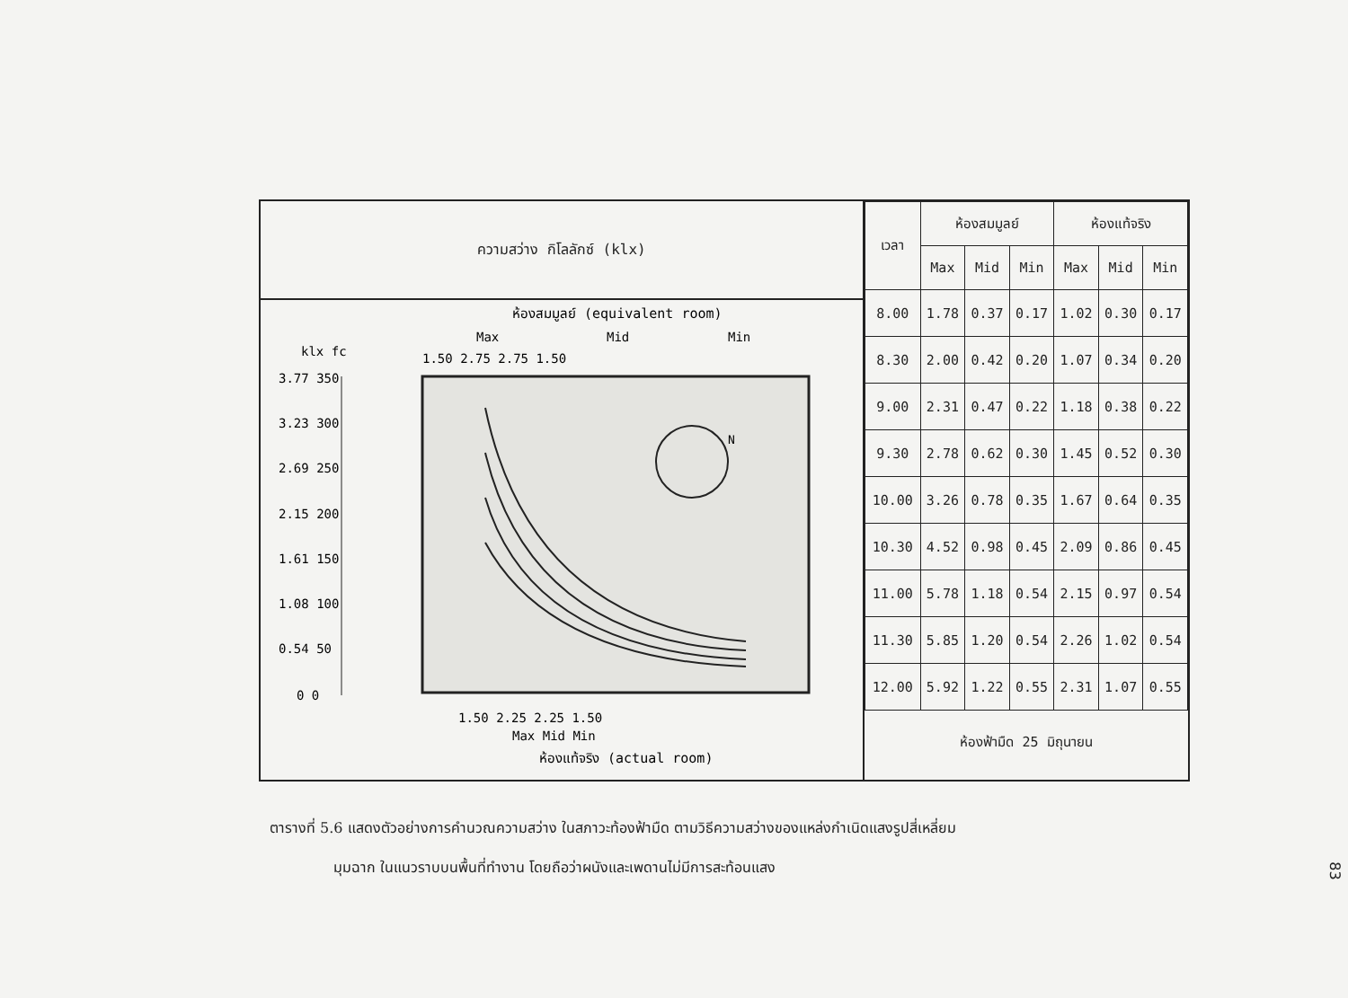ความสว่าง กิโลลักซ์ (klx)
ห้องสมมูลย์ (equivalent room)
Max
Mid
Min
1.50 2.75 2.75 1.50
klx fc
3.77 350
3.23 300
2.69 250
2.15 200
1.61 150
1.08 100
0.54 50
0 0
N
1.50 2.25 2.25 1.50
Max Mid Min
ห้องแท้จริง (actual room)
| เวลา | ห้องสมมูลย์ | | | ห้องแท้จริง | | |
| --- | --- | --- | --- | --- | --- | --- |
| | Max | Mid | Min | Max | Mid | Min |
| 8.00 | 1.78 | 0.37 | 0.17 | 1.02 | 0.30 | 0.17 |
| 8.30 | 2.00 | 0.42 | 0.20 | 1.07 | 0.34 | 0.20 |
| 9.00 | 2.31 | 0.47 | 0.22 | 1.18 | 0.38 | 0.22 |
| 9.30 | 2.78 | 0.62 | 0.30 | 1.45 | 0.52 | 0.30 |
| 10.00 | 3.26 | 0.78 | 0.35 | 1.67 | 0.64 | 0.35 |
| 10.30 | 4.52 | 0.98 | 0.45 | 2.09 | 0.86 | 0.45 |
| 11.00 | 5.78 | 1.18 | 0.54 | 2.15 | 0.97 | 0.54 |
| 11.30 | 5.85 | 1.20 | 0.54 | 2.26 | 1.02 | 0.54 |
| 12.00 | 5.92 | 1.22 | 0.55 | 2.31 | 1.07 | 0.55 |
ห้องฟ้ามืด 25 มิถุนายน
ตารางที่ 5.6 แสดงตัวอย่างการคำนวณความสว่าง ในสภาวะท้องฟ้ามืด ตามวิธีความสว่างของแหล่งกำเนิดแสงรูปสี่เหลี่ยม
มุมฉาก ในแนวราบบนพื้นที่ทำงาน โดยถือว่าผนังและเพดานไม่มีการสะท้อนแสง
83